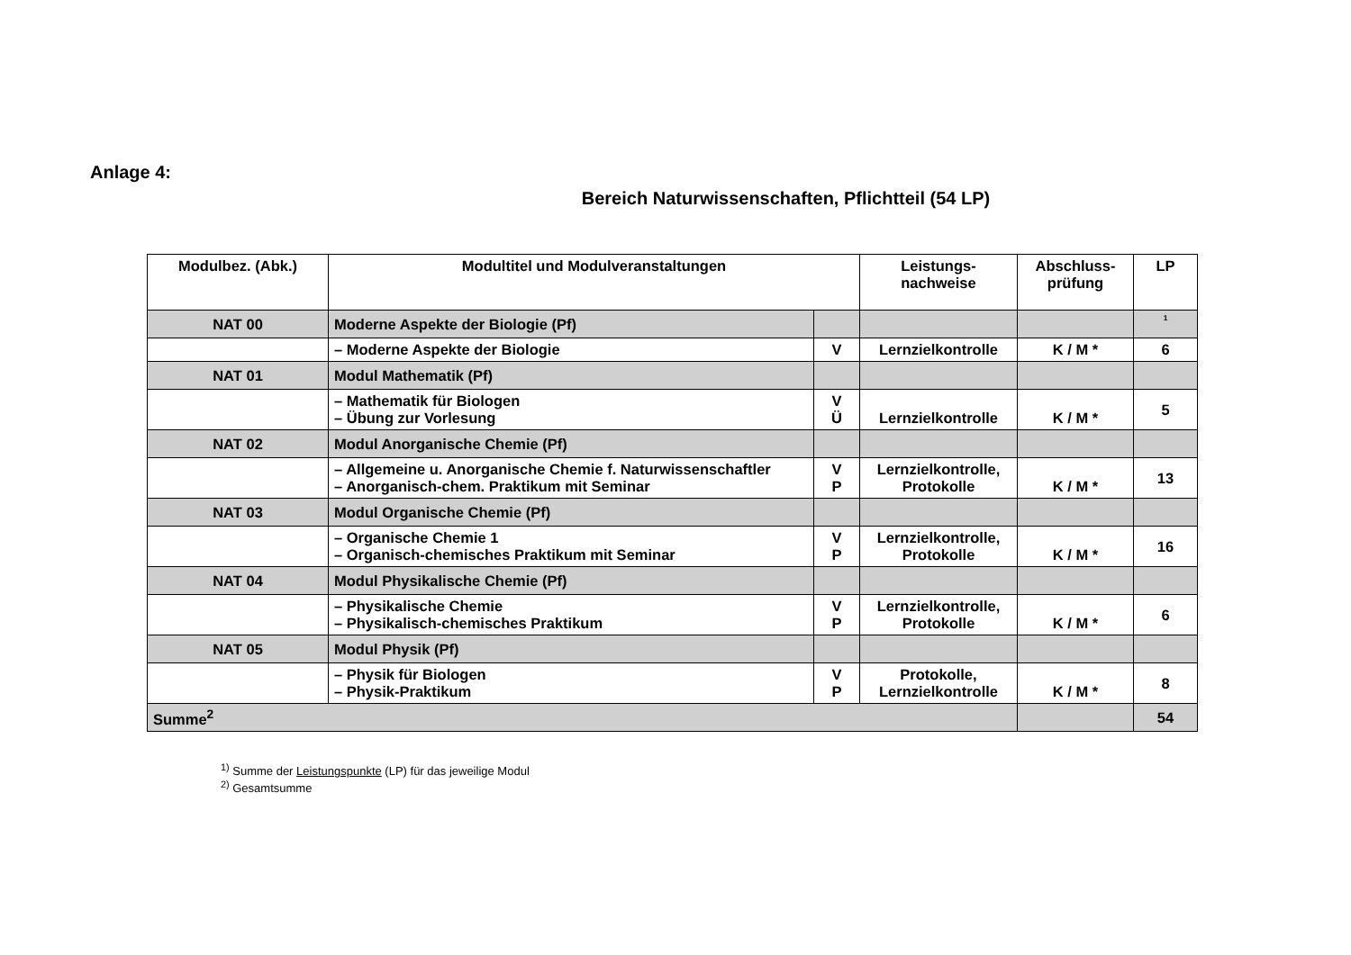Anlage 4:
Bereich Naturwissenschaften, Pflichtteil (54 LP)
| Modulbez. (Abk.) | Modultitel und Modulveranstaltungen | | Leistungs- nachweise | Abschluss- prüfung | LP |
| --- | --- | --- | --- | --- | --- |
| NAT 00 | Moderne Aspekte der Biologie (Pf) | | | | <sup>1</sup> |
| | – Moderne Aspekte der Biologie | V | Lernzielkontrolle | K / M * | 6 |
| NAT 01 | Modul Mathematik (Pf) | | | | |
| | – Mathematik für Biologen – Übung zur Vorlesung | V Ü | Lernzielkontrolle | K / M * | 5 |
| NAT 02 | Modul Anorganische Chemie (Pf) | | | | |
| | – Allgemeine u. Anorganische Chemie f. Naturwissenschaftler – Anorganisch-chem. Praktikum mit Seminar | V P | Lernzielkontrolle, Protokolle | K / M * | 13 |
| NAT 03 | Modul Organische Chemie (Pf) | | | | |
| | – Organische Chemie 1 – Organisch-chemisches Praktikum mit Seminar | V P | Lernzielkontrolle, Protokolle | K / M * | 16 |
| NAT 04 | Modul Physikalische Chemie (Pf) | | | | |
| | – Physikalische Chemie – Physikalisch-chemisches Praktikum | V P | Lernzielkontrolle, Protokolle | K / M * | 6 |
| NAT 05 | Modul Physik (Pf) | | | | |
| | – Physik für Biologen – Physik-Praktikum | V P | Protokolle, Lernzielkontrolle | K / M * | 8 |
| Summe<sup>2</sup> | | | | | 54 |
<sup>1)</sup> Summe der Leistungspunkte (LP) für das jeweilige Modul
<sup>2)</sup> Gesamtsumme